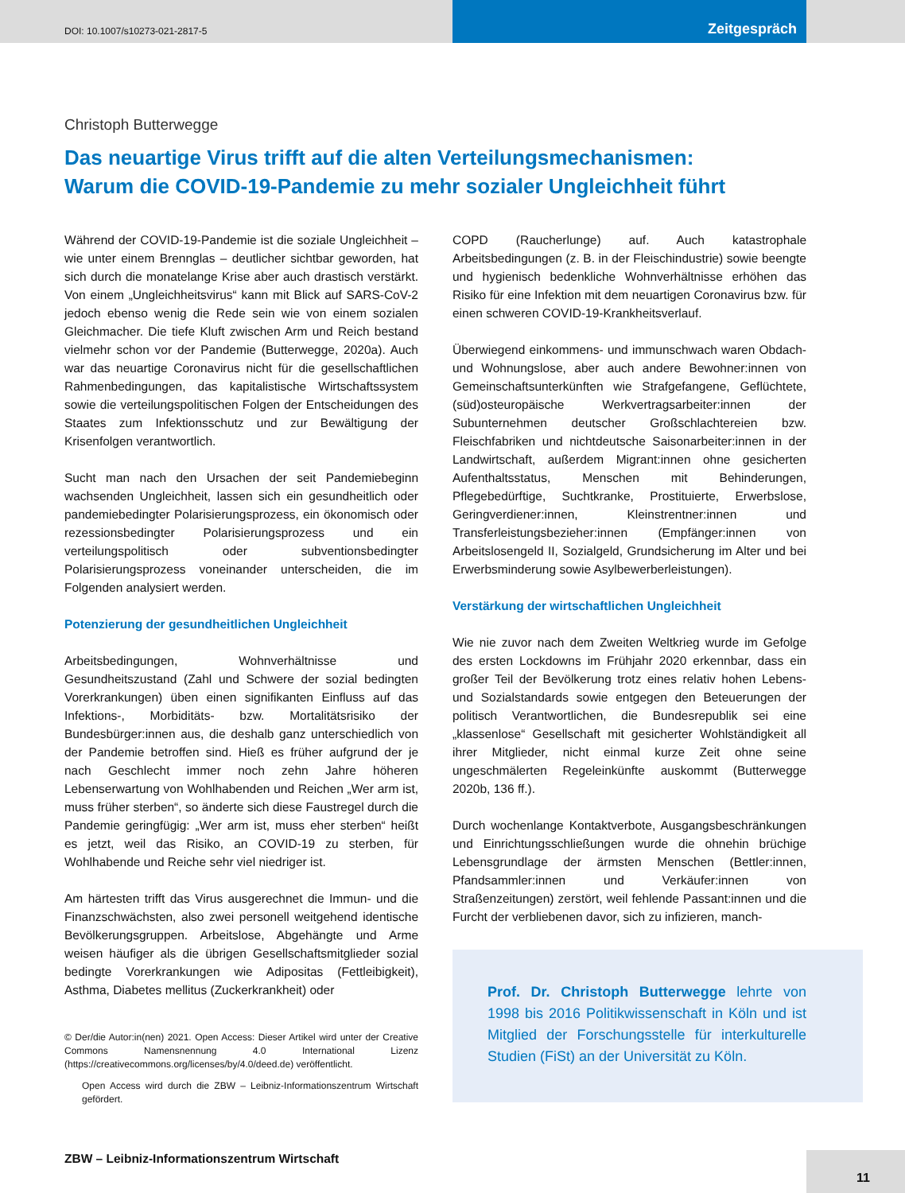DOI: 10.1007/s10273-021-2817-5
Zeitgespräch
Christoph Butterwegge
Das neuartige Virus trifft auf die alten Verteilungsmechanismen:
Warum die COVID-19-Pandemie zu mehr sozialer Ungleichheit führt
Während der COVID-19-Pandemie ist die soziale Ungleichheit – wie unter einem Brennglas – deutlicher sichtbar geworden, hat sich durch die monatelange Krise aber auch drastisch verstärkt. Von einem „Ungleichheitsvirus“ kann mit Blick auf SARS-CoV-2 jedoch ebenso wenig die Rede sein wie von einem sozialen Gleichmacher. Die tiefe Kluft zwischen Arm und Reich bestand vielmehr schon vor der Pandemie (Butterwegge, 2020a). Auch war das neuartige Coronavirus nicht für die gesellschaftlichen Rahmenbedingungen, das kapitalistische Wirtschaftssystem sowie die verteilungspolitischen Folgen der Entscheidungen des Staates zum Infektionsschutz und zur Bewältigung der Krisenfolgen verantwortlich.
Sucht man nach den Ursachen der seit Pandemiebeginn wachsenden Ungleichheit, lassen sich ein gesundheitlich oder pandemiebedingter Polarisierungsprozess, ein ökonomisch oder rezessionsbedingter Polarisierungsprozess und ein verteilungspolitisch oder subventionsbedingter Polarisierungsprozess voneinander unterscheiden, die im Folgenden analysiert werden.
Potenzierung der gesundheitlichen Ungleichheit
Arbeitsbedingungen, Wohnverhältnisse und Gesundheitszustand (Zahl und Schwere der sozial bedingten Vorerkrankungen) üben einen signifikanten Einfluss auf das Infektions-, Morbiditäts- bzw. Mortalitätsrisiko der Bundesbürger:innen aus, die deshalb ganz unterschiedlich von der Pandemie betroffen sind. Hieß es früher aufgrund der je nach Geschlecht immer noch zehn Jahre höheren Lebenserwartung von Wohlhabenden und Reichen „Wer arm ist, muss früher sterben“, so änderte sich diese Faustregel durch die Pandemie geringfügig: „Wer arm ist, muss eher sterben“ heißt es jetzt, weil das Risiko, an COVID-19 zu sterben, für Wohlhabende und Reiche sehr viel niedriger ist.
Am härtesten trifft das Virus ausgerechnet die Immun- und die Finanzschwächsten, also zwei personell weitgehend identische Bevölkerungsgruppen. Arbeitslose, Abgehängte und Arme weisen häufiger als die übrigen Gesellschaftsmitglieder sozial bedingte Vorerkrankungen wie Adipositas (Fettleibigkeit), Asthma, Diabetes mellitus (Zuckerkrankheit) oder
© Der/die Autor:in(nen) 2021. Open Access: Dieser Artikel wird unter der Creative Commons Namensnennung 4.0 International Lizenz (https://creativecommons.org/licenses/by/4.0/deed.de) veröffentlicht.
Open Access wird durch die ZBW – Leibniz-Informationszentrum Wirtschaft gefördert.
COPD (Raucherlunge) auf. Auch katastrophale Arbeitsbedingungen (z. B. in der Fleischindustrie) sowie beengte und hygienisch bedenkliche Wohnverhältnisse erhöhen das Risiko für eine Infektion mit dem neuartigen Coronavirus bzw. für einen schweren COVID-19-Krankheitsverlauf.
Überwiegend einkommens- und immunschwach waren Obdach- und Wohnungslose, aber auch andere Bewohner:innen von Gemeinschaftsunterkünften wie Strafgefangene, Geflüchtete, (süd)osteuropäische Werkvertragsarbeiter:innen der Subunternehmen deutscher Großschlachtereien bzw. Fleischfabriken und nichtdeutsche Saisonarbeiter:innen in der Landwirtschaft, außerdem Migrant:innen ohne gesicherten Aufenthaltsstatus, Menschen mit Behinderungen, Pflegebedürftige, Suchtkranke, Prostituierte, Erwerbslose, Geringverdiener:innen, Kleinstrentner:innen und Transferleistungsbezieher:innen (Empfänger:innen von Arbeitslosengeld II, Sozialgeld, Grundsicherung im Alter und bei Erwerbsminderung sowie Asylbewerberleistungen).
Verstärkung der wirtschaftlichen Ungleichheit
Wie nie zuvor nach dem Zweiten Weltkrieg wurde im Gefolge des ersten Lockdowns im Frühjahr 2020 erkennbar, dass ein großer Teil der Bevölkerung trotz eines relativ hohen Lebens- und Sozialstandards sowie entgegen den Beteuerungen der politisch Verantwortlichen, die Bundesrepublik sei eine „klassenlose“ Gesellschaft mit gesicherter Wohlständigkeit all ihrer Mitglieder, nicht einmal kurze Zeit ohne seine ungeschmälerten Regeleinkünfte auskommt (Butterwegge 2020b, 136 ff.).
Durch wochenlange Kontaktverbote, Ausgangsbeschränkungen und Einrichtungsschließungen wurde die ohnehin brüchige Lebensgrundlage der ärmsten Menschen (Bettler:innen, Pfandsammler:innen und Verkäufer:innen von Straßenzeitungen) zerstört, weil fehlende Passant:innen und die Furcht der verbliebenen davor, sich zu infizieren, manch-
Prof. Dr. Christoph Butterwegge lehrte von 1998 bis 2016 Politikwissenschaft in Köln und ist Mitglied der Forschungsstelle für interkulturelle Studien (FiSt) an der Universität zu Köln.
ZBW – Leibniz-Informationszentrum Wirtschaft
11